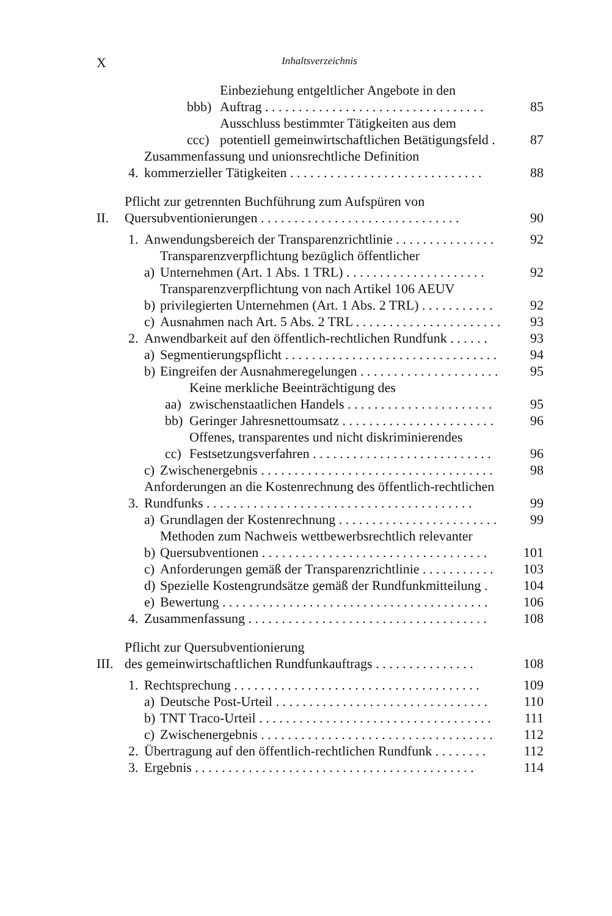X Inhaltsverzeichnis
bbb) Einbeziehung entgeltlicher Angebote in den
Auftrag . . . . . . . . . . . . . . . . . . . . . . . . . . . . . . . . . 85
ccc) Ausschluss bestimmter Tätigkeiten aus dem
potentiell gemeinwirtschaftlichen Betätigungsfeld . 87
4. Zusammenfassung und unionsrechtliche Definition
kommerzieller Tätigkeiten . . . . . . . . . . . . . . . . . . . . . . . . . . . . . 88
II. Pflicht zur getrennten Buchführung zum Aufspüren von
Quersubventionierungen . . . . . . . . . . . . . . . . . . . . . . . . . . . . . . 90
1. Anwendungsbereich der Transparenzrichtlinie . . . . . . . . . . . . . . . 92
a) Transparenzverpflichtung bezüglich öffentlicher
Unternehmen (Art. 1 Abs. 1 TRL) . . . . . . . . . . . . . . . . . . . . . 92
b) Transparenzverpflichtung von nach Artikel 106 AEUV
privilegierten Unternehmen (Art. 1 Abs. 2 TRL) . . . . . . . . . . . 92
c) Ausnahmen nach Art. 5 Abs. 2 TRL . . . . . . . . . . . . . . . . . . . . . . 93
2. Anwendbarkeit auf den öffentlich-rechtlichen Rundfunk . . . . . . 93
a) Segmentierungspflicht . . . . . . . . . . . . . . . . . . . . . . . . . . . . . . . . 94
b) Eingreifen der Ausnahmeregelungen . . . . . . . . . . . . . . . . . . . . . 95
aa) Keine merkliche Beeinträchtigung des
zwischenstaatlichen Handels . . . . . . . . . . . . . . . . . . . . . . 95
bb) Geringer Jahresnettoumsatz . . . . . . . . . . . . . . . . . . . . . . . 96
cc) Offenes, transparentes und nicht diskriminierendes
Festsetzungsverfahren . . . . . . . . . . . . . . . . . . . . . . . . . . . 96
c) Zwischenergebnis . . . . . . . . . . . . . . . . . . . . . . . . . . . . . . . . . . . 98
3. Anforderungen an die Kostenrechnung des öffentlich-rechtlichen
Rundfunks . . . . . . . . . . . . . . . . . . . . . . . . . . . . . . . . . . . . . . . . 99
a) Grundlagen der Kostenrechnung . . . . . . . . . . . . . . . . . . . . . . . . 99
b) Methoden zum Nachweis wettbewerbsrechtlich relevanter
Quersubventionen . . . . . . . . . . . . . . . . . . . . . . . . . . . . . . . . . . 101
c) Anforderungen gemäß der Transparenzrichtlinie . . . . . . . . . . . 103
d) Spezielle Kostengrundsätze gemäß der Rundfunkmitteilung . 104
e) Bewertung . . . . . . . . . . . . . . . . . . . . . . . . . . . . . . . . . . . . . . . . 106
4. Zusammenfassung . . . . . . . . . . . . . . . . . . . . . . . . . . . . . . . . . . . . 108
III. Pflicht zur Quersubventionierung
des gemeinwirtschaftlichen Rundfunkauftrags . . . . . . . . . . . . . . . 108
1. Rechtsprechung . . . . . . . . . . . . . . . . . . . . . . . . . . . . . . . . . . . . . 109
a) Deutsche Post-Urteil . . . . . . . . . . . . . . . . . . . . . . . . . . . . . . . . 110
b) TNT Traco-Urteil . . . . . . . . . . . . . . . . . . . . . . . . . . . . . . . . . . . 111
c) Zwischenergebnis . . . . . . . . . . . . . . . . . . . . . . . . . . . . . . . . . . . 112
2. Übertragung auf den öffentlich-rechtlichen Rundfunk . . . . . . . . 112
3. Ergebnis . . . . . . . . . . . . . . . . . . . . . . . . . . . . . . . . . . . . . . . . . . 114